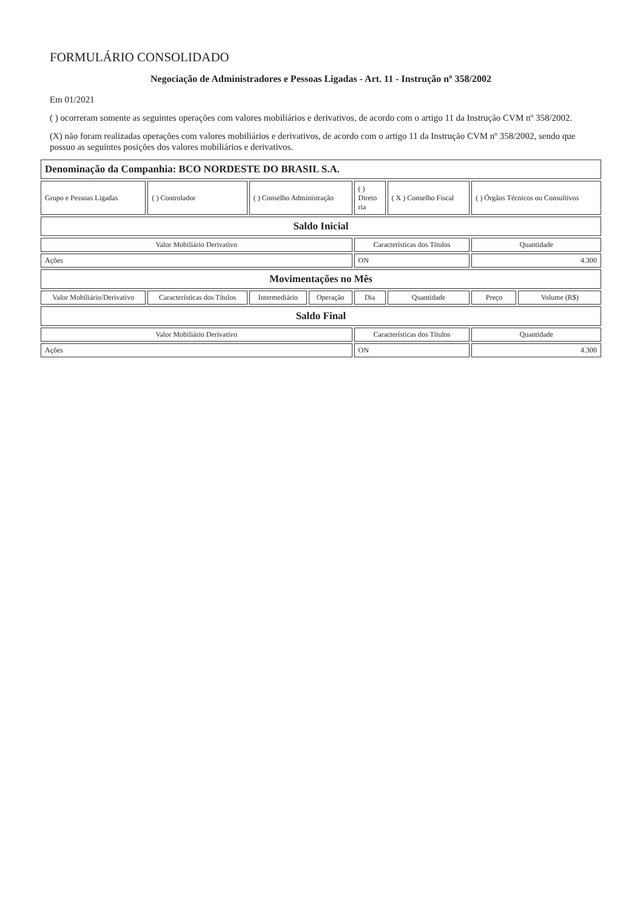FORMULÁRIO CONSOLIDADO
Negociação de Administradores e Pessoas Ligadas - Art. 11 - Instrução nº 358/2002
Em 01/2021
( ) ocorreram somente as seguintes operações com valores mobiliários e derivativos, de acordo com o artigo 11 da Instrução CVM nº 358/2002.
(X) não foram realizadas operações com valores mobiliários e derivativos, de acordo com o artigo 11 da Instrução CVM nº 358/2002, sendo que possuo as seguintes posições dos valores mobiliários e derivativos.
| Denominação da Companhia: BCO NORDESTE DO BRASIL S.A. | | | | | | | |
| Grupo e Pessoas Ligadas | ( ) Controlador | ( ) Conselho Administração | | ( ) Direto ria | ( X ) Conselho Fiscal | ( ) Órgãos Técnicos ou Consultivos | |
| Saldo Inicial | | | | | | | |
| Valor Mobiliário Derivativo | | | | Características dos Títulos | | Quantidade | |
| Ações | | | | ON | | 4.300 | |
| Movimentações no Mês | | | | | | | |
| Valor Mobiliário/Derivativo | Características dos Títulos | Intermediário | Operação | Dia | Quantidade | Preço | Volume (R$) |
| Saldo Final | | | | | | | |
| Valor Mobiliário Derivativo | | | | Características dos Títulos | | Quantidade | |
| Ações | | | | ON | | 4.300 | |